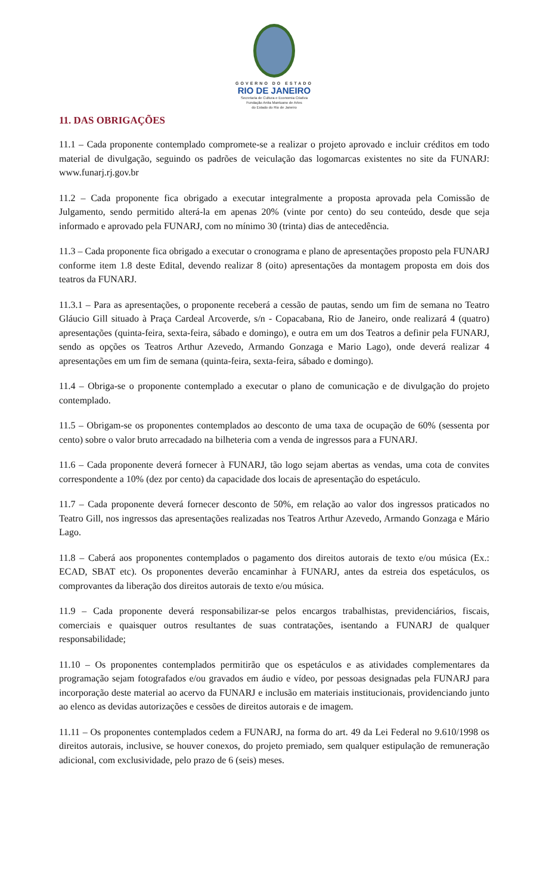GOVERNO DO ESTADO
RIO DE JANEIRO
Secretaria de Cultura e Economia Criativa
Fundação Anita Mantuano de Artes
do Estado do Rio de Janeiro
11. DAS OBRIGAÇÕES
11.1 – Cada proponente contemplado compromete-se a realizar o projeto aprovado e incluir créditos em todo material de divulgação, seguindo os padrões de veiculação das logomarcas existentes no site da FUNARJ: www.funarj.rj.gov.br
11.2 – Cada proponente fica obrigado a executar integralmente a proposta aprovada pela Comissão de Julgamento, sendo permitido alterá-la em apenas 20% (vinte por cento) do seu conteúdo, desde que seja informado e aprovado pela FUNARJ, com no mínimo 30 (trinta) dias de antecedência.
11.3 – Cada proponente fica obrigado a executar o cronograma e plano de apresentações proposto pela FUNARJ conforme item 1.8 deste Edital, devendo realizar 8 (oito) apresentações da montagem proposta em dois dos teatros da FUNARJ.
11.3.1 – Para as apresentações, o proponente receberá a cessão de pautas, sendo um fim de semana no Teatro Gláucio Gill situado à Praça Cardeal Arcoverde, s/n - Copacabana, Rio de Janeiro, onde realizará 4 (quatro) apresentações (quinta-feira, sexta-feira, sábado e domingo), e outra em um dos Teatros a definir pela FUNARJ, sendo as opções os Teatros Arthur Azevedo, Armando Gonzaga e Mario Lago), onde deverá realizar 4 apresentações em um fim de semana (quinta-feira, sexta-feira, sábado e domingo).
11.4 – Obriga-se o proponente contemplado a executar o plano de comunicação e de divulgação do projeto contemplado.
11.5 – Obrigam-se os proponentes contemplados ao desconto de uma taxa de ocupação de 60% (sessenta por cento) sobre o valor bruto arrecadado na bilheteria com a venda de ingressos para a FUNARJ.
11.6 – Cada proponente deverá fornecer à FUNARJ, tão logo sejam abertas as vendas, uma cota de convites correspondente a 10% (dez por cento) da capacidade dos locais de apresentação do espetáculo.
11.7 – Cada proponente deverá fornecer desconto de 50%, em relação ao valor dos ingressos praticados no Teatro Gill, nos ingressos das apresentações realizadas nos Teatros Arthur Azevedo, Armando Gonzaga e Mário Lago.
11.8 – Caberá aos proponentes contemplados o pagamento dos direitos autorais de texto e/ou música (Ex.: ECAD, SBAT etc). Os proponentes deverão encaminhar à FUNARJ, antes da estreia dos espetáculos, os comprovantes da liberação dos direitos autorais de texto e/ou música.
11.9 – Cada proponente deverá responsabilizar-se pelos encargos trabalhistas, previdenciários, fiscais, comerciais e quaisquer outros resultantes de suas contratações, isentando a FUNARJ de qualquer responsabilidade;
11.10 – Os proponentes contemplados permitirão que os espetáculos e as atividades complementares da programação sejam fotografados e/ou gravados em áudio e vídeo, por pessoas designadas pela FUNARJ para incorporação deste material ao acervo da FUNARJ e inclusão em materiais institucionais, providenciando junto ao elenco as devidas autorizações e cessões de direitos autorais e de imagem.
11.11 – Os proponentes contemplados cedem a FUNARJ, na forma do art. 49 da Lei Federal no 9.610/1998 os direitos autorais, inclusive, se houver conexos, do projeto premiado, sem qualquer estipulação de remuneração adicional, com exclusividade, pelo prazo de 6 (seis) meses.